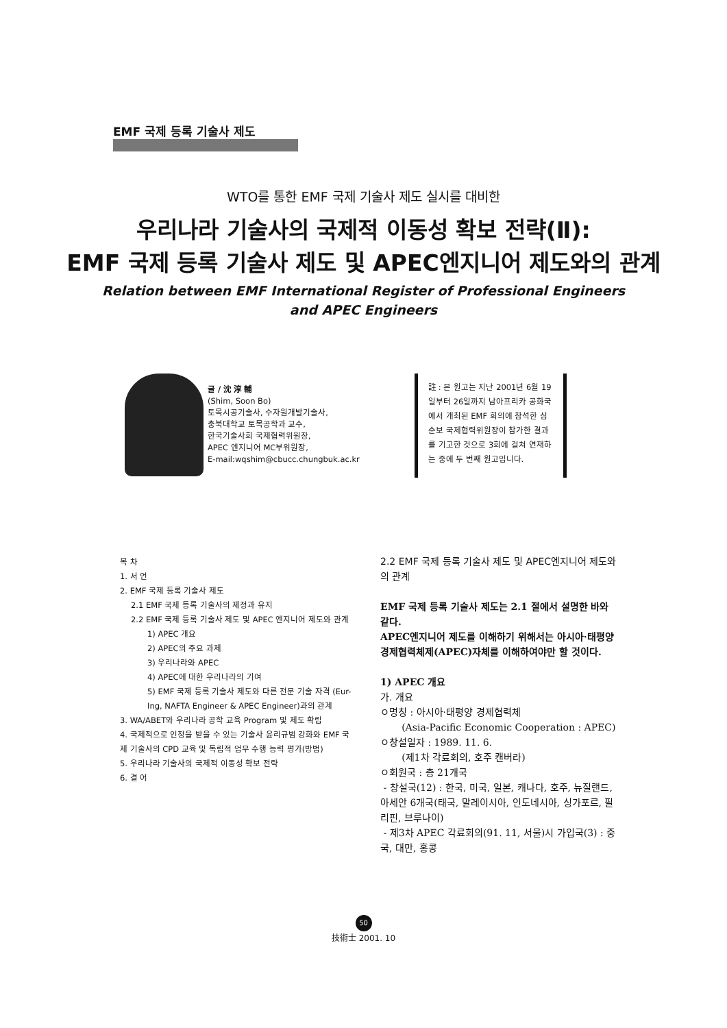EMF 국제 등록 기술사 제도
WTO를 통한 EMF 국제 기술사 제도 실시를 대비한
우리나라 기술사의 국제적 이동성 확보 전략(Ⅱ):
EMF 국제 등록 기술사 제도 및 APEC엔지니어 제도와의 관계
Relation between EMF International Register of Professional Engineers
and APEC Engineers
글 / 沈 淳 輔
(Shim, Soon Bo)
토목시공기술사, 수자원개발기술사,
충북대학교 토목공학과 교수,
한국기술사회 국제협력위원장,
APEC 엔지니어 MC부위원장,
E-mail:wqshim@cbucc.chungbuk.ac.kr
註 : 본 원고는 지난 2001년 6월 19일부터 26일까지 남아프리카 공화국에서 개최된 EMF 회의에 참석한 심순보 국제협력위원장이 참가한 결과를 기고한 것으로 3회에 걸쳐 연재하는 중에 두 번째 원고입니다.
목 차
1. 서 언
2. EMF 국제 등록 기술사 제도
2.1 EMF 국제 등록 기술사의 제정과 유지
2.2 EMF 국제 등록 기술사 제도 및 APEC 엔지니어 제도와 관계
1) APEC 개요
2) APEC의 주요 과제
3) 우리나라와 APEC
4) APEC에 대한 우리나라의 기여
5) EMF 국제 등록 기술사 제도와 다른 전문 기술 자격 (Eur-Ing, NAFTA Engineer & APEC Engineer)과의 관계
3. WA/ABET와 우리나라 공학 교육 Program 및 제도 확립
4. 국제적으로 인정을 받을 수 있는 기술사 윤리규범 강화와 EMF 국제 기술사의 CPD 교육 및 독립적 업무 수행 능력 평가(방법)
5. 우리나라 기술사의 국제적 이동성 확보 전략
6. 결 어
2.2 EMF 국제 등록 기술사 제도 및 APEC엔지니어 제도와의 관계
EMF 국제 등록 기술사 제도는 2.1 절에서 설명한 바와 같다.
APEC엔지니어 제도를 이해하기 위해서는 아시아·태평양 경제협력체제(APEC)자체를 이해하여야만 할 것이다.
1) APEC 개요
가. 개요
ㅇ명칭 : 아시아·태평양 경제협력체
(Asia-Pacific Economic Cooperation : APEC)
ㅇ창설일자 : 1989. 11. 6.
(제1차 각료회의, 호주 캔버라)
ㅇ회원국 : 총 21개국
- 창설국(12) : 한국, 미국, 일본, 캐나다, 호주, 뉴질랜드, 아세안 6개국(태국, 말레이시아, 인도네시아, 싱가포르, 필리핀, 브루나이)
- 제3차 APEC 각료회의(91. 11, 서울)시 가입국(3) : 중국, 대만, 홍콩
50
技術士 2001. 10